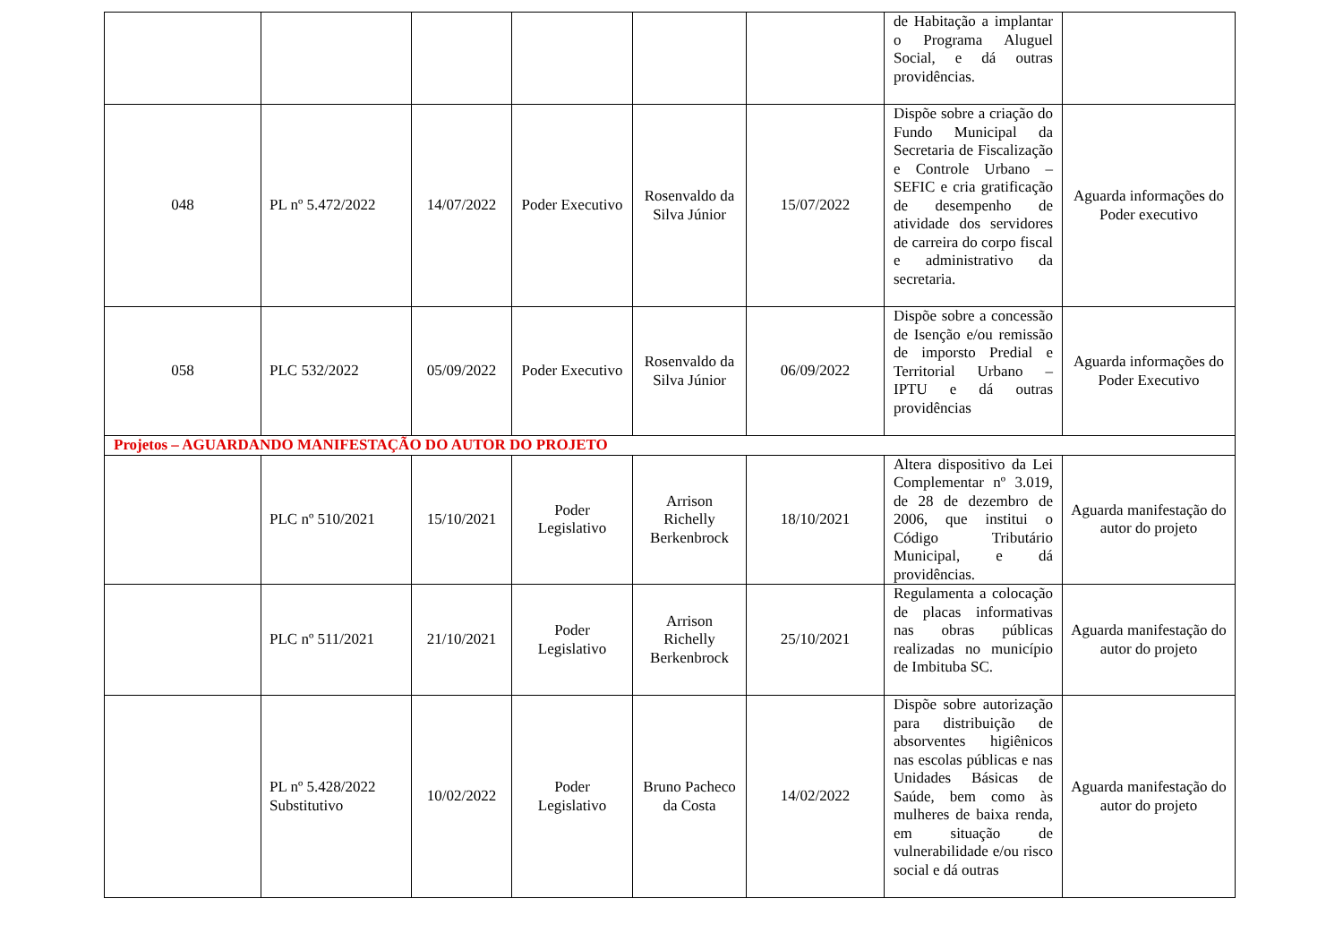| | | | | | | de Habitação a implantar o Programa Aluguel Social, e dá outras providências. | |
| 048 | PL nº 5.472/2022 | 14/07/2022 | Poder Executivo | Rosenvaldo da Silva Júnior | 15/07/2022 | Dispõe sobre a criação do Fundo Municipal da Secretaria de Fiscalização e Controle Urbano – SEFIC e cria gratificação de desempenho de atividade dos servidores de carreira do corpo fiscal e administrativo da secretaria. | Aguarda informações do Poder executivo |
| 058 | PLC 532/2022 | 05/09/2022 | Poder Executivo | Rosenvaldo da Silva Júnior | 06/09/2022 | Dispõe sobre a concessão de Isenção e/ou remissão de imporsto Predial e Territorial Urbano – IPTU e dá outras providências | Aguarda informações do Poder Executivo |
| Projetos – AGUARDANDO MANIFESTAÇÃO DO AUTOR DO PROJETO | | | | | | | |
| | PLC nº 510/2021 | 15/10/2021 | Poder Legislativo | Arrison Richelly Berkenbrock | 18/10/2021 | Altera dispositivo da Lei Complementar nº 3.019, de 28 de dezembro de 2006, que institui o Código Tributário Municipal, e dá providências. | Aguarda manifestação do autor do projeto |
| | PLC nº 511/2021 | 21/10/2021 | Poder Legislativo | Arrison Richelly Berkenbrock | 25/10/2021 | Regulamenta a colocação de placas informativas nas obras públicas realizadas no município de Imbituba SC. | Aguarda manifestação do autor do projeto |
| | PL nº 5.428/2022 Substitutivo | 10/02/2022 | Poder Legislativo | Bruno Pacheco da Costa | 14/02/2022 | Dispõe sobre autorização para distribuição de absorventes higiênicos nas escolas públicas e nas Unidades Básicas de Saúde, bem como às mulheres de baixa renda, em situação de vulnerabilidade e/ou risco social e dá outras | Aguarda manifestação do autor do projeto |